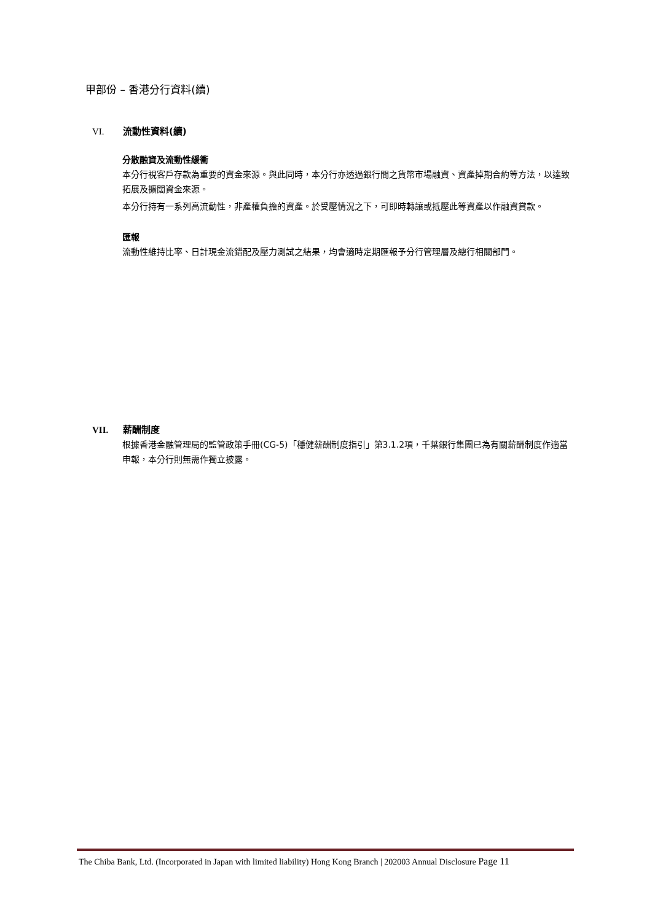甲部份 – 香港分行資料(續)
VI. 流動性資料(續)
分散融資及流動性緩衝
本分行視客戶存款為重要的資金來源。與此同時，本分行亦透過銀行間之貨幣市場融資、資產掉期合約等方法，以達致拓展及擴闊資金來源。
本分行持有一系列高流動性，非產權負擔的資產。於受壓情況之下，可即時轉讓或抵壓此等資產以作融資貸款。
匯報
流動性維持比率、日計現金流錯配及壓力測試之結果，均會適時定期匯報予分行管理層及總行相關部門。
VII. 薪酬制度
根據香港金融管理局的監管政策手冊(CG-5)「穩健薪酬制度指引」第3.1.2項，千葉銀行集團已為有關薪酬制度作適當申報，本分行則無需作獨立披露。
The Chiba Bank, Ltd. (Incorporated in Japan with limited liability) Hong Kong Branch | 202003 Annual Disclosure Page 11